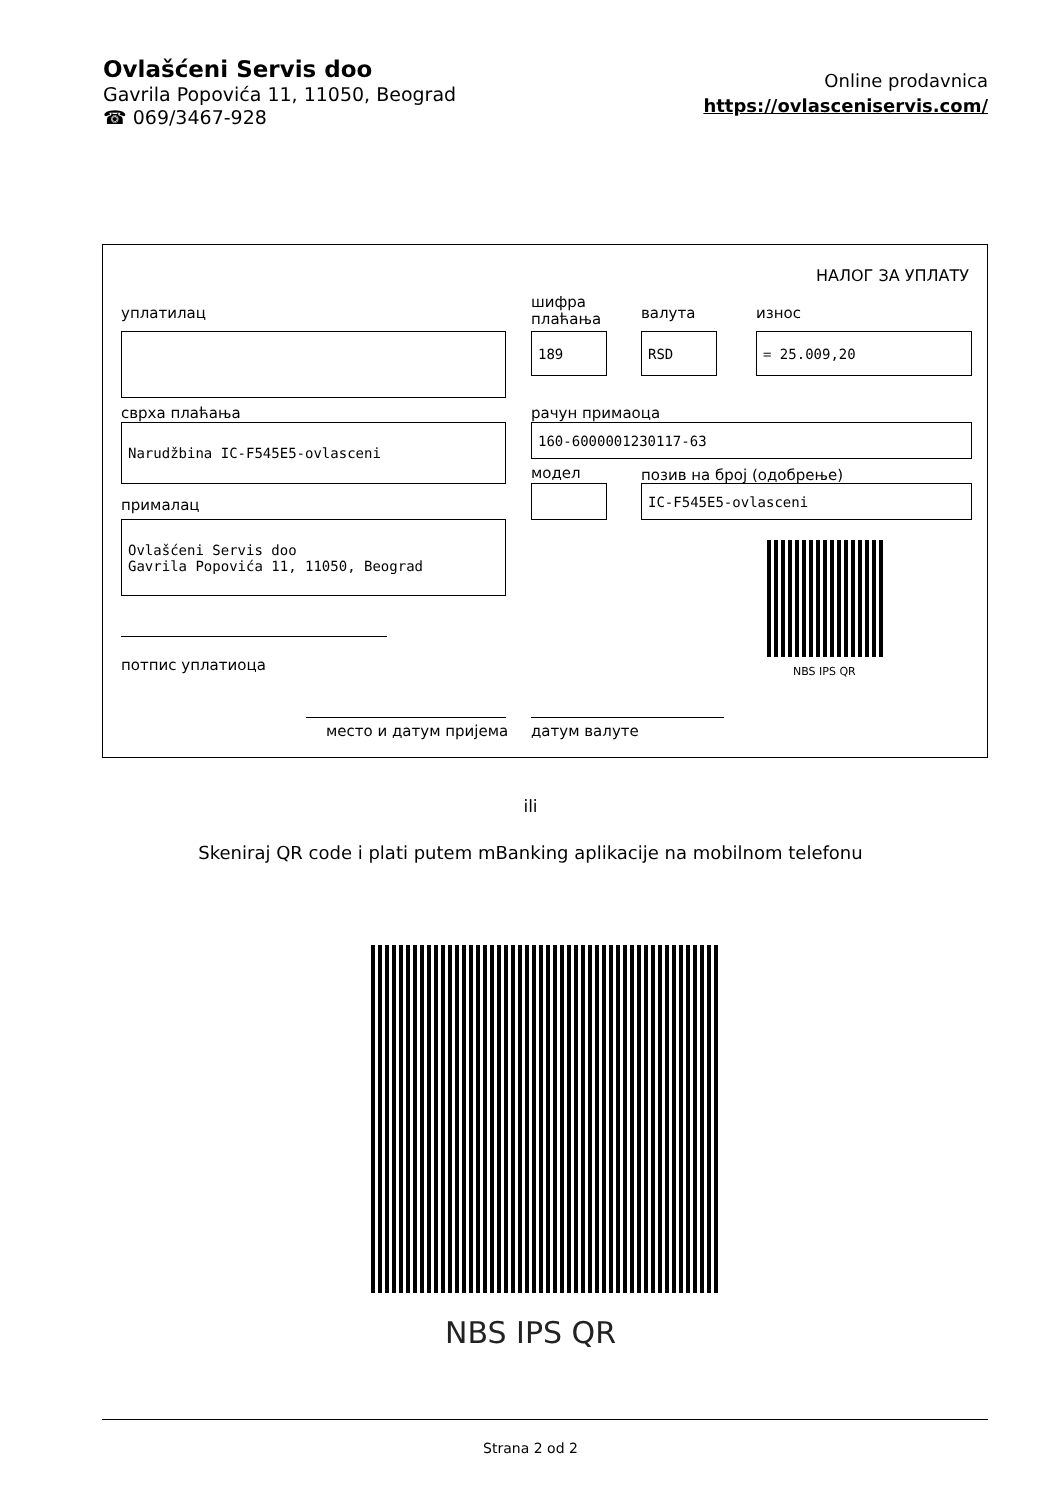Ovlašćeni Servis doo
Gavrila Popovića 11, 11050, Beograd
☎ 069/3467-928
Online prodavnica
https://ovlasceniservis.com/
НАЛОГ ЗА УПЛАТУ
уплатилац
шифра
плаћања
валута износ
189 RSD = 25.009,20
сврха плаћања рачун примаоца
Narudžbina IC-F545E5-ovlasceni 160-6000001230117-63
модел позив на број (одобрење)
IC-F545E5-ovlasceni
прималац
Ovlašćeni Servis doo
Gavrila Popovića 11, 11050, Beograd
NBS IPS QR
потпис уплатиоца
место и датум пријема датум валуте
ili
Skeniraj QR code i plati putem mBanking aplikacije na mobilnom telefonu
NBS IPS QR
Strana 2 od 2